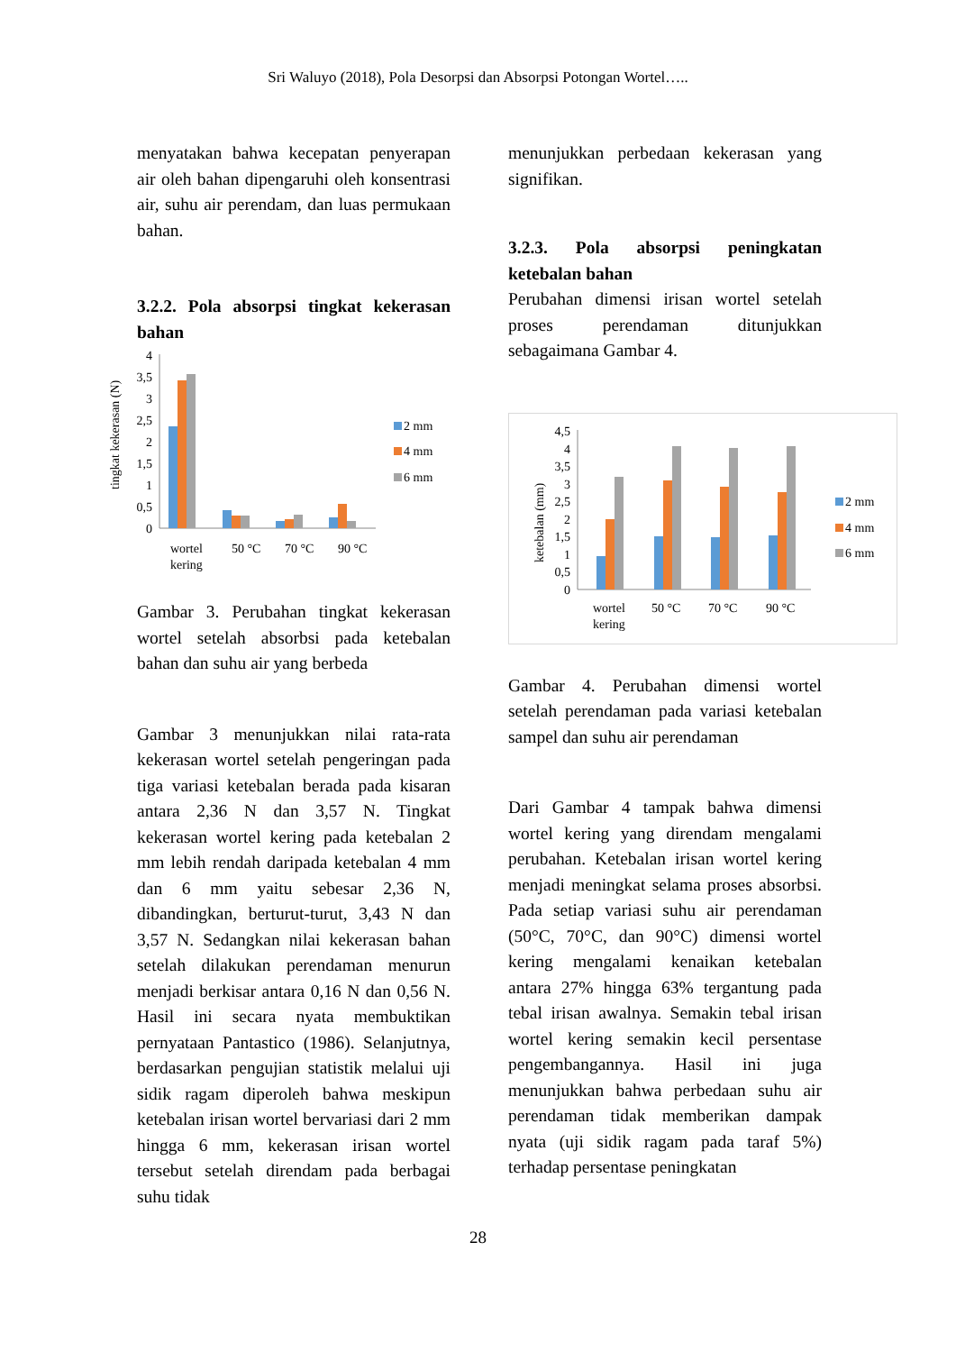Sri Waluyo (2018), Pola Desorpsi dan Absorpsi Potongan Wortel…..
menyatakan bahwa kecepatan penyerapan air oleh bahan dipengaruhi oleh konsentrasi air, suhu air perendam, dan luas permukaan bahan.
3.2.2. Pola absorpsi tingkat kekerasan bahan
tingkat kekerasan (N)
4
3,5
3
2,5
2
1,5
1
0,5
0
wortel
kering
50 °C
70 °C
90 °C
2 mm
4 mm
6 mm
Gambar 3. Perubahan tingkat kekerasan wortel setelah absorbsi pada ketebalan bahan dan suhu air yang berbeda
Gambar 3 menunjukkan nilai rata-rata kekerasan wortel setelah pengeringan pada tiga variasi ketebalan berada pada kisaran antara 2,36 N dan 3,57 N. Tingkat kekerasan wortel kering pada ketebalan 2 mm lebih rendah daripada ketebalan 4 mm dan 6 mm yaitu sebesar 2,36 N, dibandingkan, berturut-turut, 3,43 N dan 3,57 N. Sedangkan nilai kekerasan bahan setelah dilakukan perendaman menurun menjadi berkisar antara 0,16 N dan 0,56 N. Hasil ini secara nyata membuktikan pernyataan Pantastico (1986). Selanjutnya, berdasarkan pengujian statistik melalui uji sidik ragam diperoleh bahwa meskipun ketebalan irisan wortel bervariasi dari 2 mm hingga 6 mm, kekerasan irisan wortel tersebut setelah direndam pada berbagai suhu tidak
menunjukkan perbedaan kekerasan yang signifikan.
3.2.3. Pola absorpsi peningkatan ketebalan bahan
Perubahan dimensi irisan wortel setelah proses perendaman ditunjukkan sebagaimana Gambar 4.
ketebalan (mm)
4,5
4
3,5
3
2,5
2
1,5
1
0,5
0
wortel
kering
50 °C
70 °C
90 °C
2 mm
4 mm
6 mm
Gambar 4. Perubahan dimensi wortel setelah perendaman pada variasi ketebalan sampel dan suhu air perendaman
Dari Gambar 4 tampak bahwa dimensi wortel kering yang direndam mengalami perubahan. Ketebalan irisan wortel kering menjadi meningkat selama proses absorbsi. Pada setiap variasi suhu air perendaman (50°C, 70°C, dan 90°C) dimensi wortel kering mengalami kenaikan ketebalan antara 27% hingga 63% tergantung pada tebal irisan awalnya. Semakin tebal irisan wortel kering semakin kecil persentase pengembangannya. Hasil ini juga menunjukkan bahwa perbedaan suhu air perendaman tidak memberikan dampak nyata (uji sidik ragam pada taraf 5%) terhadap persentase peningkatan
28